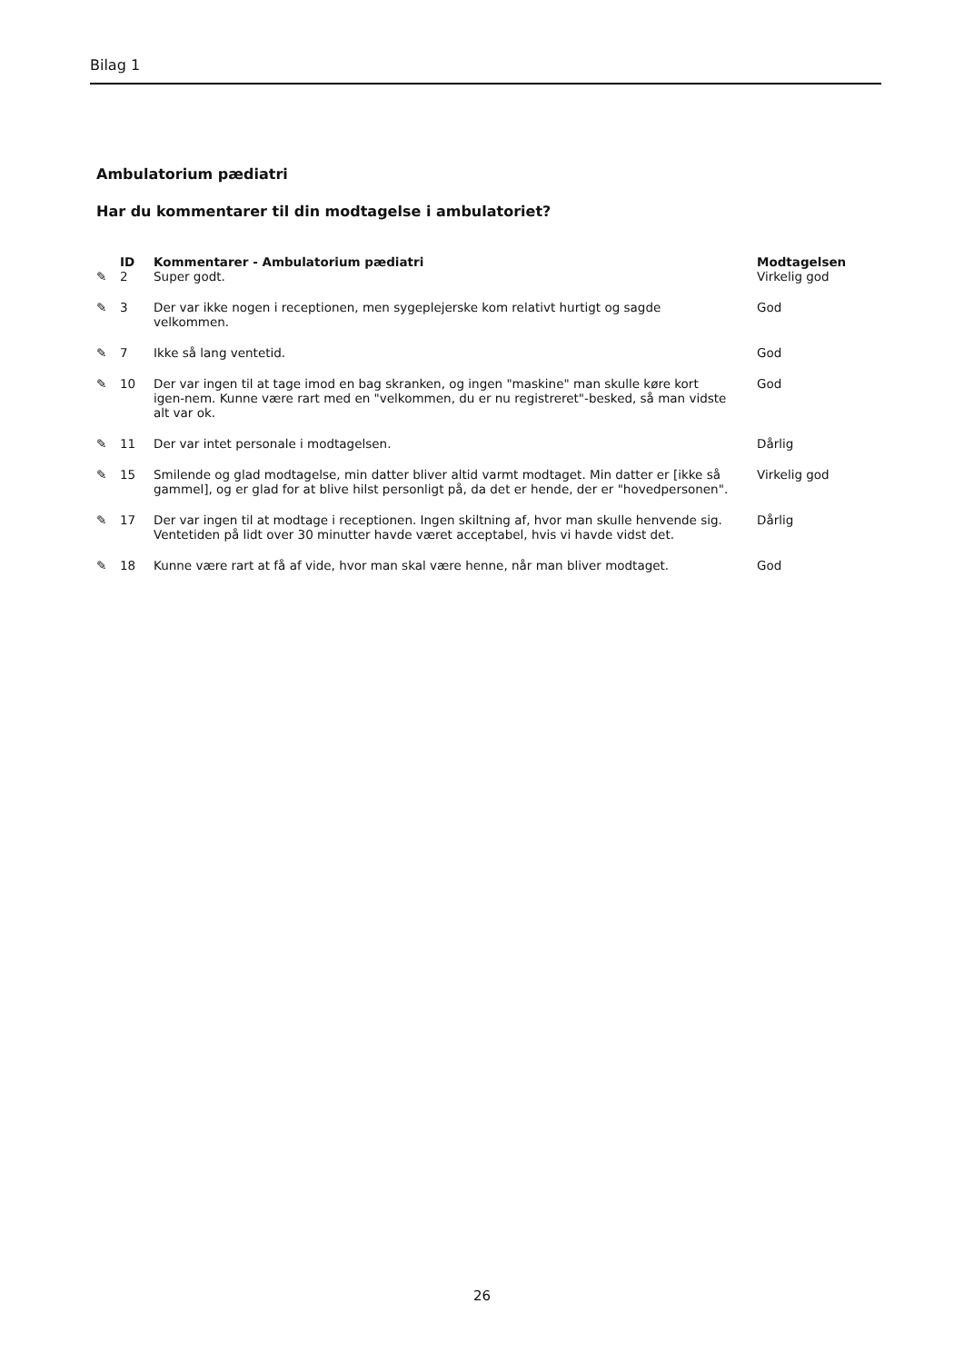Bilag 1
Ambulatorium pædiatri
Har du kommentarer til din modtagelse i ambulatoriet?
| | ID | Kommentarer - Ambulatorium pædiatri | Modtagelsen |
| --- | --- | --- | --- |
| ✎ | 2 | Super godt. | Virkelig god |
| ✎ | 3 | Der var ikke nogen i receptionen, men sygeplejerske kom relativt hurtigt og sagde velkommen. | God |
| ✎ | 7 | Ikke så lang ventetid. | God |
| ✎ | 10 | Der var ingen til at tage imod en bag skranken, og ingen "maskine" man skulle køre kort igen-nem. Kunne være rart med en "velkommen, du er nu registreret"-besked, så man vidste alt var ok. | God |
| ✎ | 11 | Der var intet personale i modtagelsen. | Dårlig |
| ✎ | 15 | Smilende og glad modtagelse, min datter bliver altid varmt modtaget. Min datter er [ikke så gammel], og er glad for at blive hilst personligt på, da det er hende, der er "hovedpersonen". | Virkelig god |
| ✎ | 17 | Der var ingen til at modtage i receptionen. Ingen skiltning af, hvor man skulle henvende sig. Ventetiden på lidt over 30 minutter havde været acceptabel, hvis vi havde vidst det. | Dårlig |
| ✎ | 18 | Kunne være rart at få af vide, hvor man skal være henne, når man bliver modtaget. | God |
26